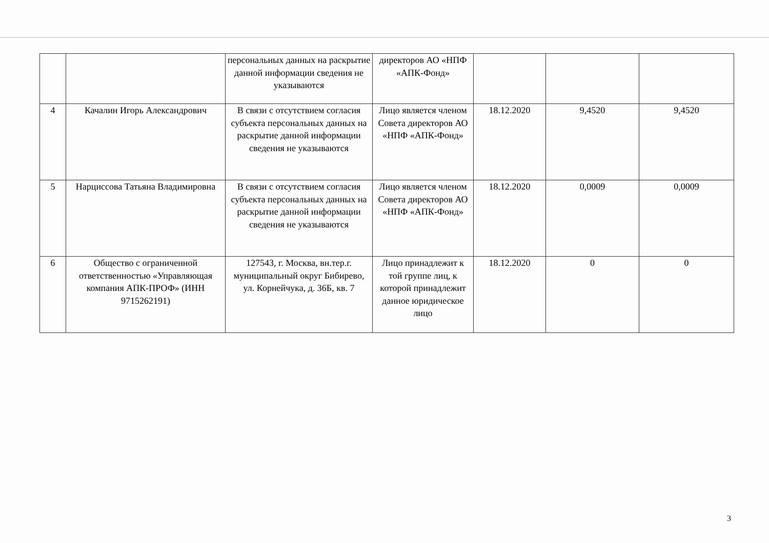| | | персональных данных на раскрытие данной информации сведения не указываются | директоров АО «НПФ «АПК-Фонд» | | | |
| 4 | Качалин Игорь Александрович | В связи с отсутствием согласия субъекта персональных данных на раскрытие данной информации сведения не указываются | Лицо является членом Совета директоров АО «НПФ «АПК-Фонд» | 18.12.2020 | 9,4520 | 9,4520 |
| 5 | Нарциссова Татьяна Владимировна | В связи с отсутствием согласия субъекта персональных данных на раскрытие данной информации сведения не указываются | Лицо является членом Совета директоров АО «НПФ «АПК-Фонд» | 18.12.2020 | 0,0009 | 0,0009 |
| 6 | Общество с ограниченной ответственностью «Управляющая компания АПК-ПРОФ» (ИНН 9715262191) | 127543, г. Москва, вн.тер.г. муниципальный округ Бибирево, ул. Корнейчука, д. 36Б, кв. 7 | Лицо принадлежит к той группе лиц, к которой принадлежит данное юридическое лицо | 18.12.2020 | 0 | 0 |
3